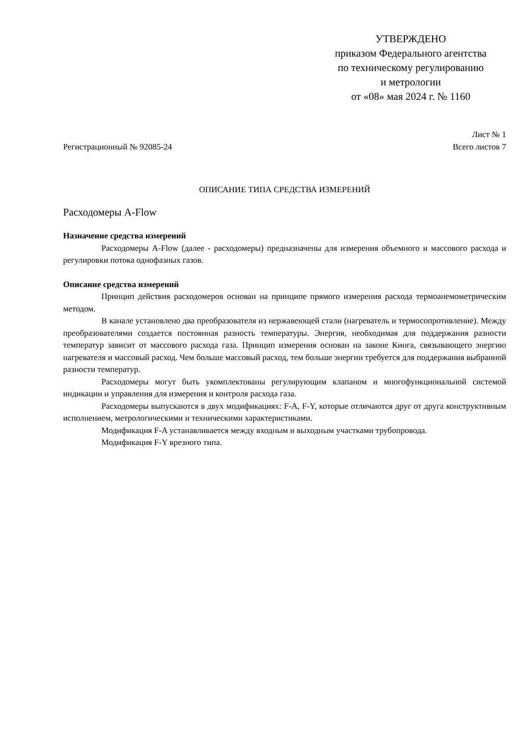УТВЕРЖДЕНО
приказом Федерального агентства
по техническому регулированию
и метрологии
от «08» мая 2024 г. № 1160
Регистрационный № 92085-24 Лист № 1
Всего листов 7
ОПИСАНИЕ ТИПА СРЕДСТВА ИЗМЕРЕНИЙ
Расходомеры A-Flow
Назначение средства измерений
Расходомеры A-Flow (далее - расходомеры) предназначены для измерения объемного и массового расхода и регулировки потока однофазных газов.
Описание средства измерений
Принцип действия расходомеров основан на принципе прямого измерения расхода термоанемометрическим методом.
В канале установлено два преобразователя из нержавеющей стали (нагреватель и термосопротивление). Между преобразователями создается постоянная разность температуры. Энергия, необходимая для поддержания разности температур зависит от массового расхода газа. Принцип измерения основан на законе Кинга, связывающего энергию нагревателя и массовый расход. Чем больше массовый расход, тем больше энергии требуется для поддержания выбранной разности температур.
Расходомеры могут быть укомплектованы регулирующим клапаном и многофункциональной системой индикации и управления для измерения и контроля расхода газа.
Расходомеры выпускаются в двух модификациях: F-A, F-Y, которые отличаются друг от друга конструктивным исполнением, метрологическими и техническими характеристиками.
Модификация F-A устанавливается между входным и выходным участками трубопровода.
Модификация F-Y врезного типа.